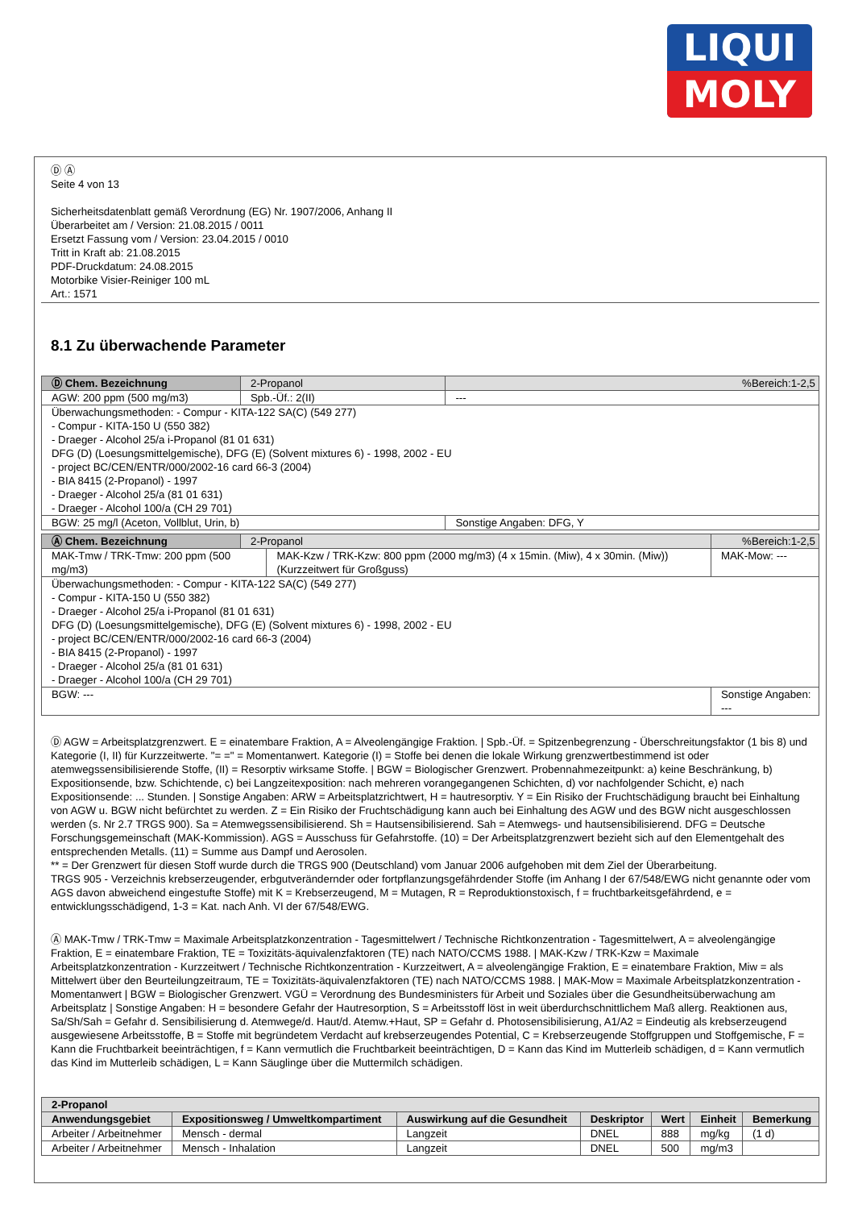LIQUI
MOLY
Ⓓ Ⓐ
Seite 4 von 13
Sicherheitsdatenblatt gemäß Verordnung (EG) Nr. 1907/2006, Anhang II
Überarbeitet am / Version: 21.08.2015 / 0011
Ersetzt Fassung vom / Version: 23.04.2015 / 0010
Tritt in Kraft ab: 21.08.2015
PDF-Druckdatum: 24.08.2015
Motorbike Visier-Reiniger 100 mL
Art.: 1571
8.1 Zu überwachende Parameter
| Ⓓ Chem. Bezeichnung | 2-Propanol | | %Bereich:1-2,5 |
| AGW: 200 ppm (500 mg/m3) | | Spb.-Üf.: 2(II) | --- |
| Überwachungsmethoden: - Compur - KITA-122 SA(C) (549 277) - Compur - KITA-150 U (550 382) - Draeger - Alcohol 25/a i-Propanol (81 01 631) DFG (D) (Loesungsmittelgemische), DFG (E) (Solvent mixtures 6) - 1998, 2002 - EU - project BC/CEN/ENTR/000/2002-16 card 66-3 (2004) - BIA 8415 (2-Propanol) - 1997 - Draeger - Alcohol 25/a (81 01 631) - Draeger - Alcohol 100/a (CH 29 701) | | | |
| BGW: 25 mg/l (Aceton, Vollblut, Urin, b) | | | Sonstige Angaben: DFG, Y |
| Ⓐ Chem. Bezeichnung | 2-Propanol | | %Bereich:1-2,5 |
| MAK-Tmw / TRK-Tmw: 200 ppm (500 mg/m3) | | MAK-Kzw / TRK-Kzw: 800 ppm (2000 mg/m3) (4 x 15min. (Miw), 4 x 30min. (Miw)) (Kurzzeitwert für Großguss) | MAK-Mow: --- |
| Überwachungsmethoden: - Compur - KITA-122 SA(C) (549 277) - Compur - KITA-150 U (550 382) - Draeger - Alcohol 25/a i-Propanol (81 01 631) DFG (D) (Loesungsmittelgemische), DFG (E) (Solvent mixtures 6) - 1998, 2002 - EU - project BC/CEN/ENTR/000/2002-16 card 66-3 (2004) - BIA 8415 (2-Propanol) - 1997 - Draeger - Alcohol 25/a (81 01 631) - Draeger - Alcohol 100/a (CH 29 701) | | | |
| BGW: --- | | | Sonstige Angaben: --- |
Ⓓ AGW = Arbeitsplatzgrenzwert. E = einatembare Fraktion, A = Alveolengängige Fraktion. | Spb.-Üf. = Spitzenbegrenzung - Überschreitungsfaktor (1 bis 8) und Kategorie (I, II) für Kurzzeitwerte. "= =" = Momentanwert. Kategorie (I) = Stoffe bei denen die lokale Wirkung grenzwertbestimmend ist oder atemwegssensibilisierende Stoffe, (II) = Resorptiv wirksame Stoffe. | BGW = Biologischer Grenzwert. Probennahmezeitpunkt: a) keine Beschränkung, b) Expositionsende, bzw. Schichtende, c) bei Langzeitexposition: nach mehreren vorangegangenen Schichten, d) vor nachfolgender Schicht, e) nach Expositionsende: ... Stunden. | Sonstige Angaben: ARW = Arbeitsplatzrichtwert, H = hautresorptiv. Y = Ein Risiko der Fruchtschädigung braucht bei Einhaltung von AGW u. BGW nicht befürchtet zu werden. Z = Ein Risiko der Fruchtschädigung kann auch bei Einhaltung des AGW und des BGW nicht ausgeschlossen werden (s. Nr 2.7 TRGS 900). Sa = Atemwegssensibilisierend. Sh = Hautsensibilisierend. Sah = Atemwegs- und hautsensibilisierend. DFG = Deutsche Forschungsgemeinschaft (MAK-Kommission). AGS = Ausschuss für Gefahrstoffe. (10) = Der Arbeitsplatzgrenzwert bezieht sich auf den Elementgehalt des entsprechenden Metalls. (11) = Summe aus Dampf und Aerosolen.
** = Der Grenzwert für diesen Stoff wurde durch die TRGS 900 (Deutschland) vom Januar 2006 aufgehoben mit dem Ziel der Überarbeitung.
TRGS 905 - Verzeichnis krebserzeugender, erbgutverändernder oder fortpflanzungsgefährdender Stoffe (im Anhang I der 67/548/EWG nicht genannte oder vom AGS davon abweichend eingestufte Stoffe) mit K = Krebserzeugend, M = Mutagen, R = Reproduktionstoxisch, f = fruchtbarkeitsgefährdend, e = entwicklungsschädigend, 1-3 = Kat. nach Anh. VI der 67/548/EWG.
Ⓐ MAK-Tmw / TRK-Tmw = Maximale Arbeitsplatzkonzentration - Tagesmittelwert / Technische Richtkonzentration - Tagesmittelwert, A = alveolengängige Fraktion, E = einatembare Fraktion, TE = Toxizitäts-äquivalenzfaktoren (TE) nach NATO/CCMS 1988. | MAK-Kzw / TRK-Kzw = Maximale Arbeitsplatzkonzentration - Kurzzeitwert / Technische Richtkonzentration - Kurzzeitwert, A = alveolengängige Fraktion, E = einatembare Fraktion, Miw = als Mittelwert über den Beurteilungzeitraum, TE = Toxizitäts-äquivalenzfaktoren (TE) nach NATO/CCMS 1988. | MAK-Mow = Maximale Arbeitsplatzkonzentration - Momentanwert | BGW = Biologischer Grenzwert. VGÜ = Verordnung des Bundesministers für Arbeit und Soziales über die Gesundheitsüberwachung am Arbeitsplatz | Sonstige Angaben: H = besondere Gefahr der Hautresorption, S = Arbeitsstoff löst in weit überdurchschnittlichem Maß allerg. Reaktionen aus, Sa/Sh/Sah = Gefahr d. Sensibilisierung d. Atemwege/d. Haut/d. Atemw.+Haut, SP = Gefahr d. Photosensibilisierung, A1/A2 = Eindeutig als krebserzeugend ausgewiesene Arbeitsstoffe, B = Stoffe mit begründetem Verdacht auf krebserzeugendes Potential, C = Krebserzeugende Stoffgruppen und Stoffgemische, F = Kann die Fruchtbarkeit beeinträchtigen, f = Kann vermutlich die Fruchtbarkeit beeinträchtigen, D = Kann das Kind im Mutterleib schädigen, d = Kann vermutlich das Kind im Mutterleib schädigen, L = Kann Säuglinge über die Muttermilch schädigen.
| 2-Propanol | | | | | | |
| --- | --- | --- | --- | --- | --- | --- |
| Anwendungsgebiet | Expositionsweg / Umweltkompartiment | Auswirkung auf die Gesundheit | Deskriptor | Wert | Einheit | Bemerkung |
| Arbeiter / Arbeitnehmer | Mensch - dermal | Langzeit | DNEL | 888 | mg/kg | (1 d) |
| Arbeiter / Arbeitnehmer | Mensch - Inhalation | Langzeit | DNEL | 500 | mg/m3 | |